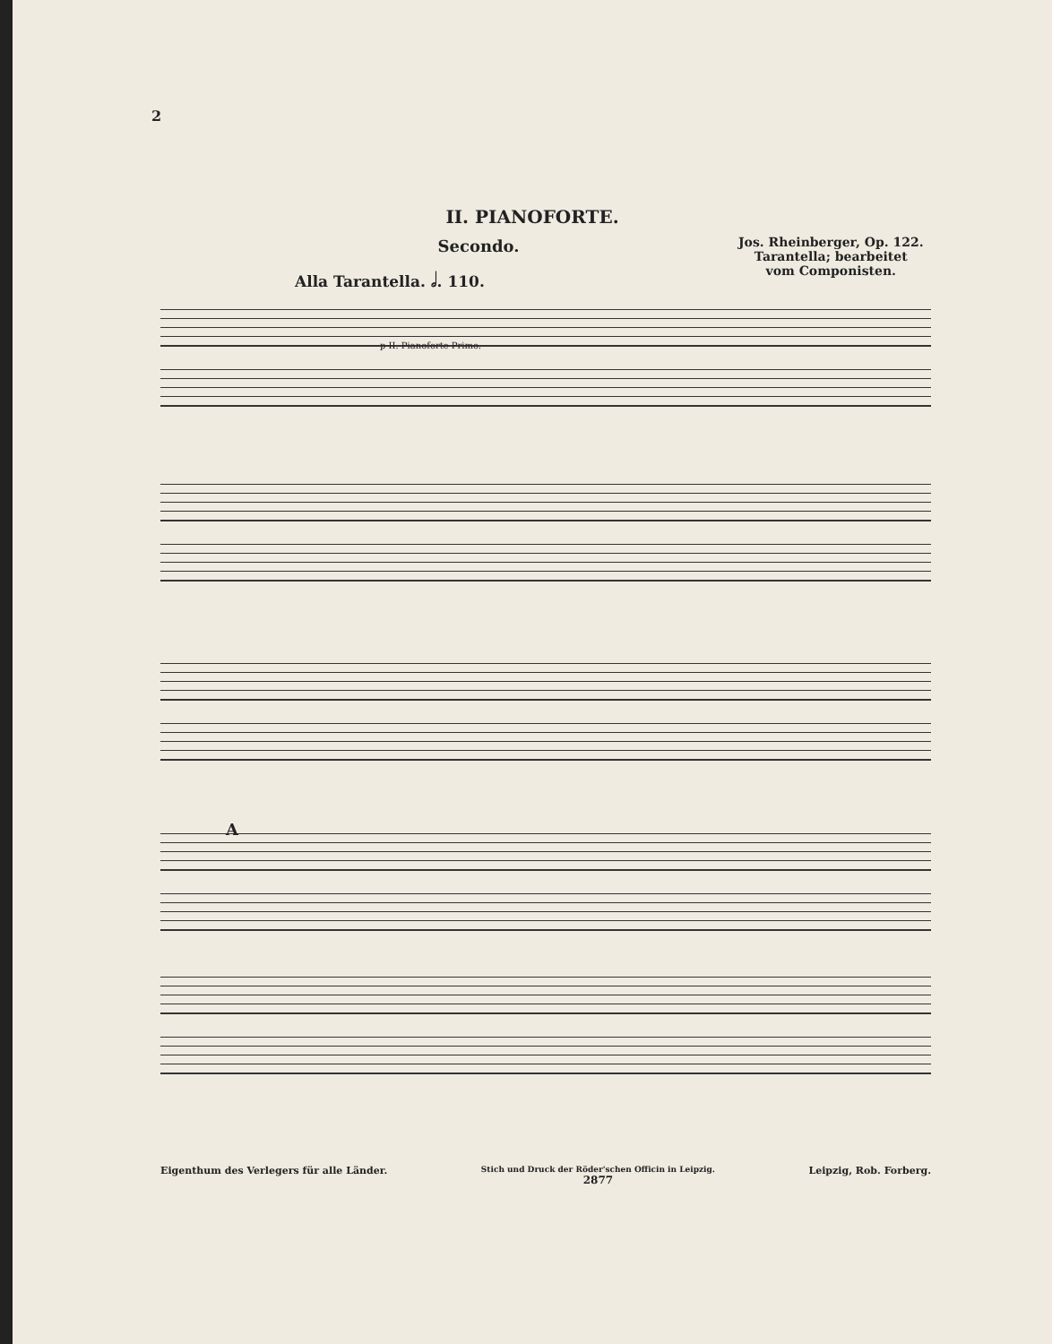2
II. PIANOFORTE.
Secondo.
Jos. Rheinberger, Op. 122.
Tarantella; bearbeitet
vom Componisten.
Alla Tarantella. 𝅗𝅥. 110.
p II. Pianoforte Primo.
A
Eigenthum des Verlegers für alle Länder. Stich und Druck der Röder'schen Officin in Leipzig.
2877 Leipzig, Rob. Forberg.